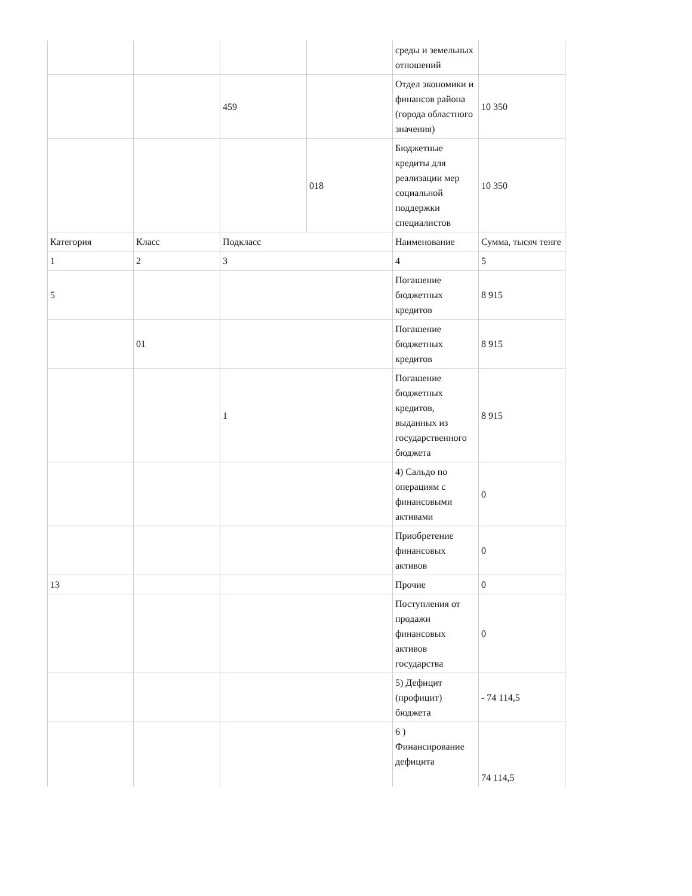| | | | | среды и земельных отношений | |
| | | 459 | | Отдел экономики и финансов района (города областного значения) | 10 350 |
| | | | 018 | Бюджетные кредиты для реализации мер социальной поддержки специалистов | 10 350 |
| Категория | Класс | Подкласс | | Наименование | Сумма, тысяч тенге |
| 1 | 2 | 3 | | 4 | 5 |
| 5 | | | | Погашение бюджетных кредитов | 8 915 |
| | 01 | | | Погашение бюджетных кредитов | 8 915 |
| | | 1 | | Погашение бюджетных кредитов, выданных из государственного бюджета | 8 915 |
| | | | | 4) Сальдо по операциям с финансовыми активами | 0 |
| | | | | Приобретение финансовых активов | 0 |
| 13 | | | | Прочие | 0 |
| | | | | Поступления от продажи финансовых активов государства | 0 |
| | | | | 5) Дефицит (профицит) бюджета | - 74 114,5 |
| | | | | 6 ) Финансирование дефицита | 74 114,5 |